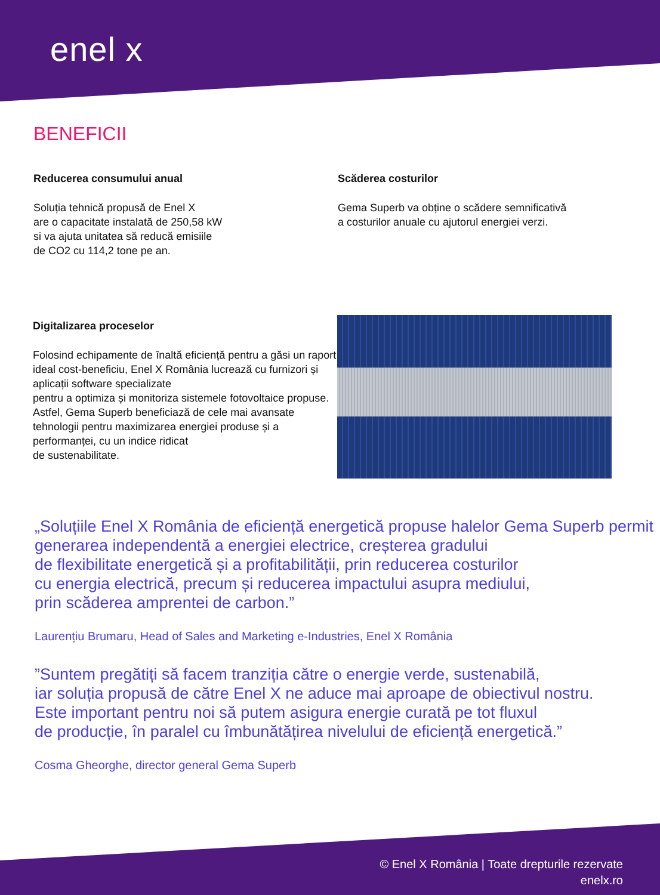enel x
BENEFICII
Reducerea consumului anual
Soluția tehnică propusă de Enel X
are o capacitate instalată de 250,58 kW
si va ajuta unitatea să reducă emisiile
de CO2 cu 114,2 tone pe an.
Scăderea costurilor
Gema Superb va obține o scădere semnificativă
a costurilor anuale cu ajutorul energiei verzi.
Digitalizarea proceselor
Folosind echipamente de înaltă eficiență pentru a găsi un raport ideal cost-beneficiu, Enel X România lucrează cu furnizori și aplicații software specializate
pentru a optimiza și monitoriza sistemele fotovoltaice propuse. Astfel, Gema Superb beneficiază de cele mai avansate tehnologii pentru maximizarea energiei produse și a performanței, cu un indice ridicat
de sustenabilitate.
„Soluțiile Enel X România de eficiență energetică propuse halelor Gema Superb permit generarea independentă a energiei electrice, creșterea gradului
de flexibilitate energetică și a profitabilității, prin reducerea costurilor
cu energia electrică, precum și reducerea impactului asupra mediului,
prin scăderea amprentei de carbon.”
Laurențiu Brumaru, Head of Sales and Marketing e-Industries, Enel X România
”Suntem pregătiți să facem tranziția către o energie verde, sustenabilă,
iar soluția propusă de către Enel X ne aduce mai aproape de obiectivul nostru.
Este important pentru noi să putem asigura energie curată pe tot fluxul
de producție, în paralel cu îmbunătățirea nivelului de eficiență energetică.”
Cosma Gheorghe, director general Gema Superb
© Enel X România | Toate drepturile rezervate
enelx.ro